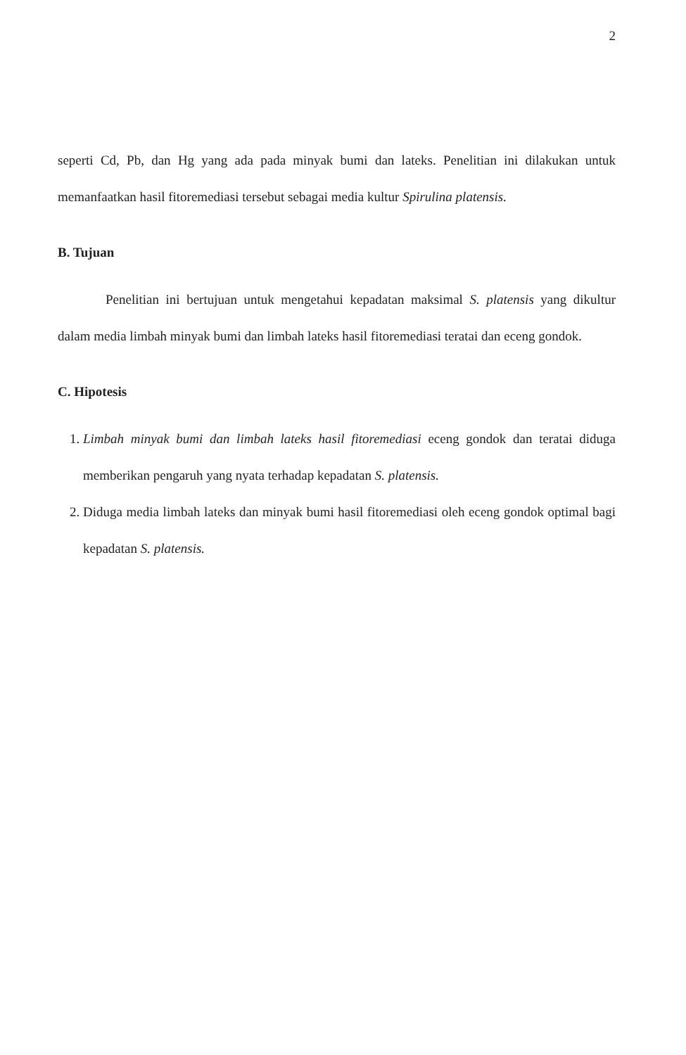2
seperti Cd, Pb, dan Hg yang ada pada minyak bumi dan lateks. Penelitian ini dilakukan untuk memanfaatkan hasil fitoremediasi tersebut sebagai media kultur Spirulina platensis.
B. Tujuan
Penelitian ini bertujuan untuk mengetahui kepadatan maksimal S. platensis yang dikultur dalam media limbah minyak bumi dan limbah lateks hasil fitoremediasi teratai dan eceng gondok.
C. Hipotesis
1. Limbah minyak bumi dan limbah lateks hasil fitoremediasi eceng gondok dan teratai diduga memberikan pengaruh yang nyata terhadap kepadatan S. platensis.
2. Diduga media limbah lateks dan minyak bumi hasil fitoremediasi oleh eceng gondok optimal bagi kepadatan S. platensis.